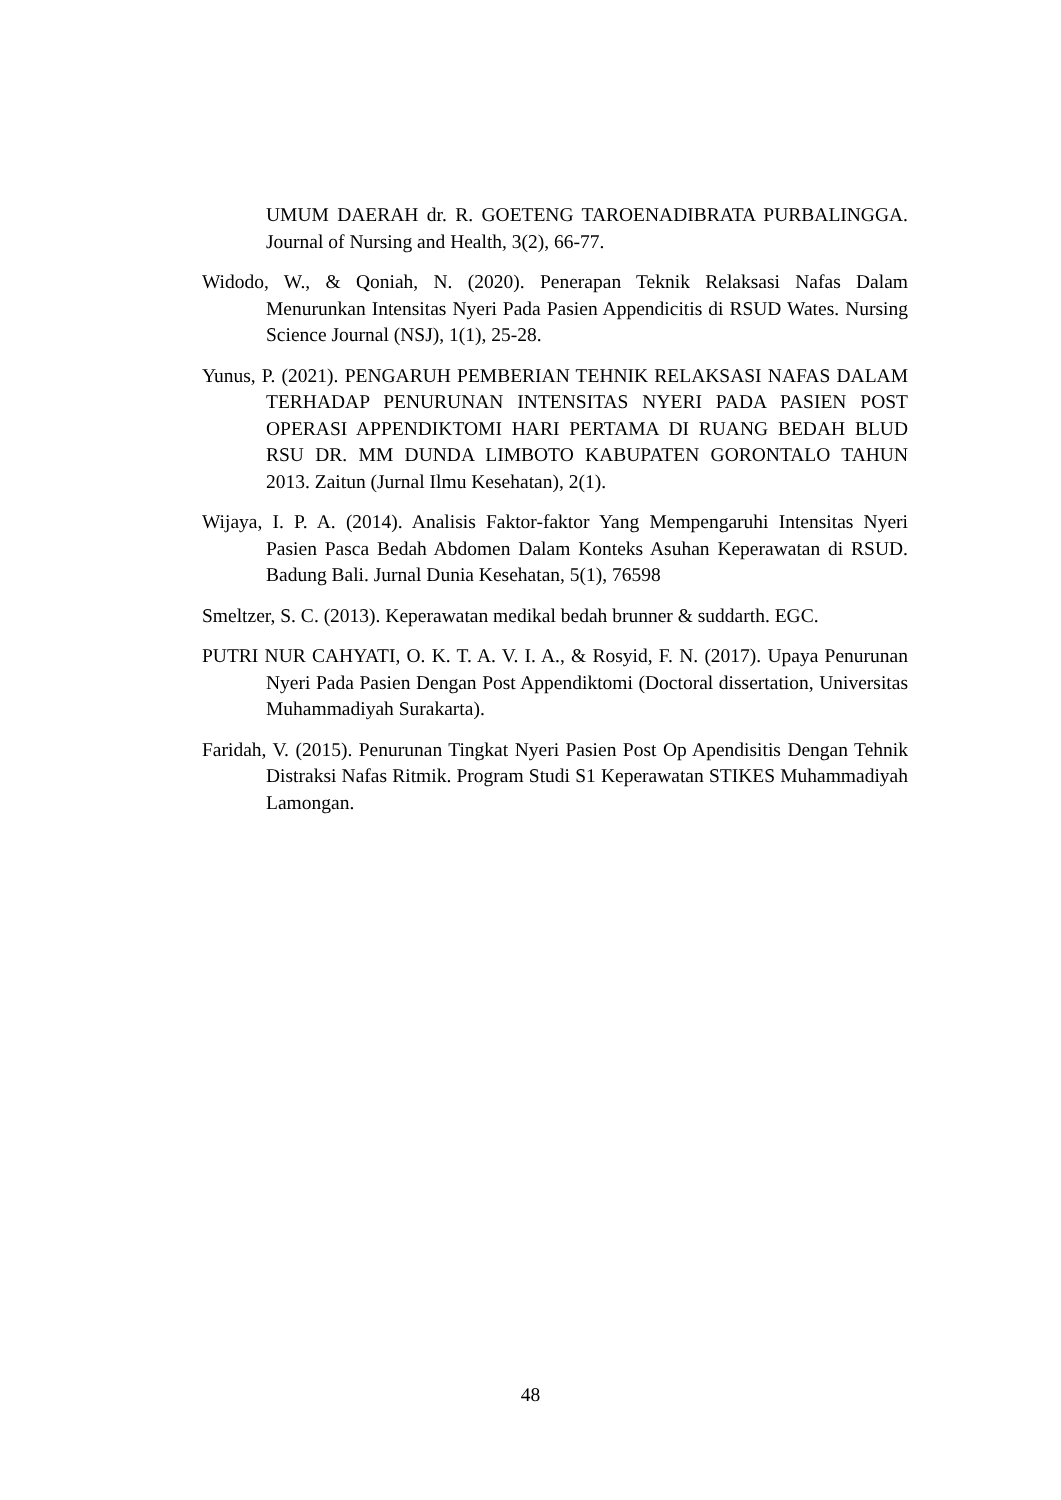UMUM DAERAH dr. R. GOETENG TAROENADIBRATA PURBALINGGA. Journal of Nursing and Health, 3(2), 66-77.
Widodo, W., & Qoniah, N. (2020). Penerapan Teknik Relaksasi Nafas Dalam Menurunkan Intensitas Nyeri Pada Pasien Appendicitis di RSUD Wates. Nursing Science Journal (NSJ), 1(1), 25-28.
Yunus, P. (2021). PENGARUH PEMBERIAN TEHNIK RELAKSASI NAFAS DALAM TERHADAP PENURUNAN INTENSITAS NYERI PADA PASIEN POST OPERASI APPENDIKTOMI HARI PERTAMA DI RUANG BEDAH BLUD RSU DR. MM DUNDA LIMBOTO KABUPATEN GORONTALO TAHUN 2013. Zaitun (Jurnal Ilmu Kesehatan), 2(1).
Wijaya, I. P. A. (2014). Analisis Faktor-faktor Yang Mempengaruhi Intensitas Nyeri Pasien Pasca Bedah Abdomen Dalam Konteks Asuhan Keperawatan di RSUD. Badung Bali. Jurnal Dunia Kesehatan, 5(1), 76598
Smeltzer, S. C. (2013). Keperawatan medikal bedah brunner & suddarth. EGC.
PUTRI NUR CAHYATI, O. K. T. A. V. I. A., & Rosyid, F. N. (2017). Upaya Penurunan Nyeri Pada Pasien Dengan Post Appendiktomi (Doctoral dissertation, Universitas Muhammadiyah Surakarta).
Faridah, V. (2015). Penurunan Tingkat Nyeri Pasien Post Op Apendisitis Dengan Tehnik Distraksi Nafas Ritmik. Program Studi S1 Keperawatan STIKES Muhammadiyah Lamongan.
48